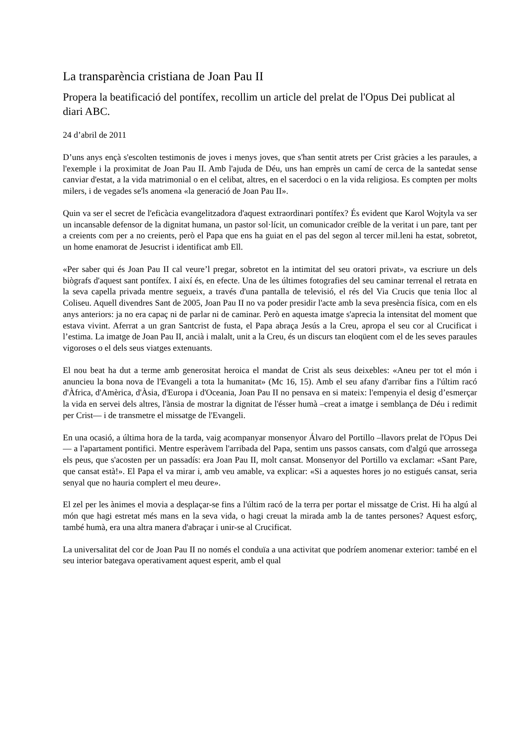La transparència cristiana de Joan Pau II
Propera la beatificació del pontífex, recollim un article del prelat de l'Opus Dei publicat al diari ABC.
24 d’abril de 2011
D’uns anys ençà s'escolten testimonis de joves i menys joves, que s'han sentit atrets per Crist gràcies a les paraules, a l'exemple i la proximitat de Joan Pau II. Amb l'ajuda de Déu, uns han emprès un camí de cerca de la santedat sense canviar d'estat, a la vida matrimonial o en el celibat, altres, en el sacerdoci o en la vida religiosa. Es compten per molts milers, i de vegades se'ls anomena «la generació de Joan Pau II».
Quin va ser el secret de l'eficàcia evangelitzadora d'aquest extraordinari pontífex? És evident que Karol Wojtyla va ser un incansable defensor de la dignitat humana, un pastor sol·lícit, un comunicador creïble de la veritat i un pare, tant per a creients com per a no creients, però el Papa que ens ha guiat en el pas del segon al tercer mil.leni ha estat, sobretot, un home enamorat de Jesucrist i identificat amb Ell.
«Per saber qui és Joan Pau II cal veure’l pregar, sobretot en la intimitat del seu oratori privat», va escriure un dels biògrafs d'aquest sant pontífex. I així és, en efecte. Una de les últimes fotografies del seu caminar terrenal el retrata en la seva capella privada mentre segueix, a través d'una pantalla de televisió, el rés del Via Crucis que tenia lloc al Coliseu. Aquell divendres Sant de 2005, Joan Pau II no va poder presidir l'acte amb la seva presència física, com en els anys anteriors: ja no era capaç ni de parlar ni de caminar. Però en aquesta imatge s'aprecia la intensitat del moment que estava vivint. Aferrat a un gran Santcrist de fusta, el Papa abraça Jesús a la Creu, apropa el seu cor al Crucificat i l’estima. La imatge de Joan Pau II, ancià i malalt, unit a la Creu, és un discurs tan eloqüent com el de les seves paraules vigoroses o el dels seus viatges extenuants.
El nou beat ha dut a terme amb generositat heroica el mandat de Crist als seus deixebles: «Aneu per tot el món i anuncieu la bona nova de l'Evangeli a tota la humanitat» (Mc 16, 15). Amb el seu afany d'arribar fins a l'últim racó d'Àfrica, d'Amèrica, d'Àsia, d'Europa i d'Oceania, Joan Pau II no pensava en si mateix: l'empenyia el desig d’esmerçar la vida en servei dels altres, l'ànsia de mostrar la dignitat de l'ésser humà –creat a imatge i semblança de Déu i redimit per Crist— i de transmetre el missatge de l'Evangeli.
En una ocasió, a última hora de la tarda, vaig acompanyar monsenyor Álvaro del Portillo –llavors prelat de l'Opus Dei— a l'apartament pontifici. Mentre esperàvem l'arribada del Papa, sentim uns passos cansats, com d'algú que arrossega els peus, que s'acosten per un passadís: era Joan Pau II, molt cansat. Monsenyor del Portillo va exclamar: «Sant Pare, que cansat està!». El Papa el va mirar i, amb veu amable, va explicar: «Si a aquestes hores jo no estigués cansat, seria senyal que no hauria complert el meu deure».
El zel per les ànimes el movia a desplaçar-se fins a l'últim racó de la terra per portar el missatge de Crist. Hi ha algú al món que hagi estretat més mans en la seva vida, o hagi creuat la mirada amb la de tantes persones? Aquest esforç, també humà, era una altra manera d'abraçar i unir-se al Crucificat.
La universalitat del cor de Joan Pau II no només el conduïa a una activitat que podríem anomenar exterior: també en el seu interior bategava operativament aquest esperit, amb el qual